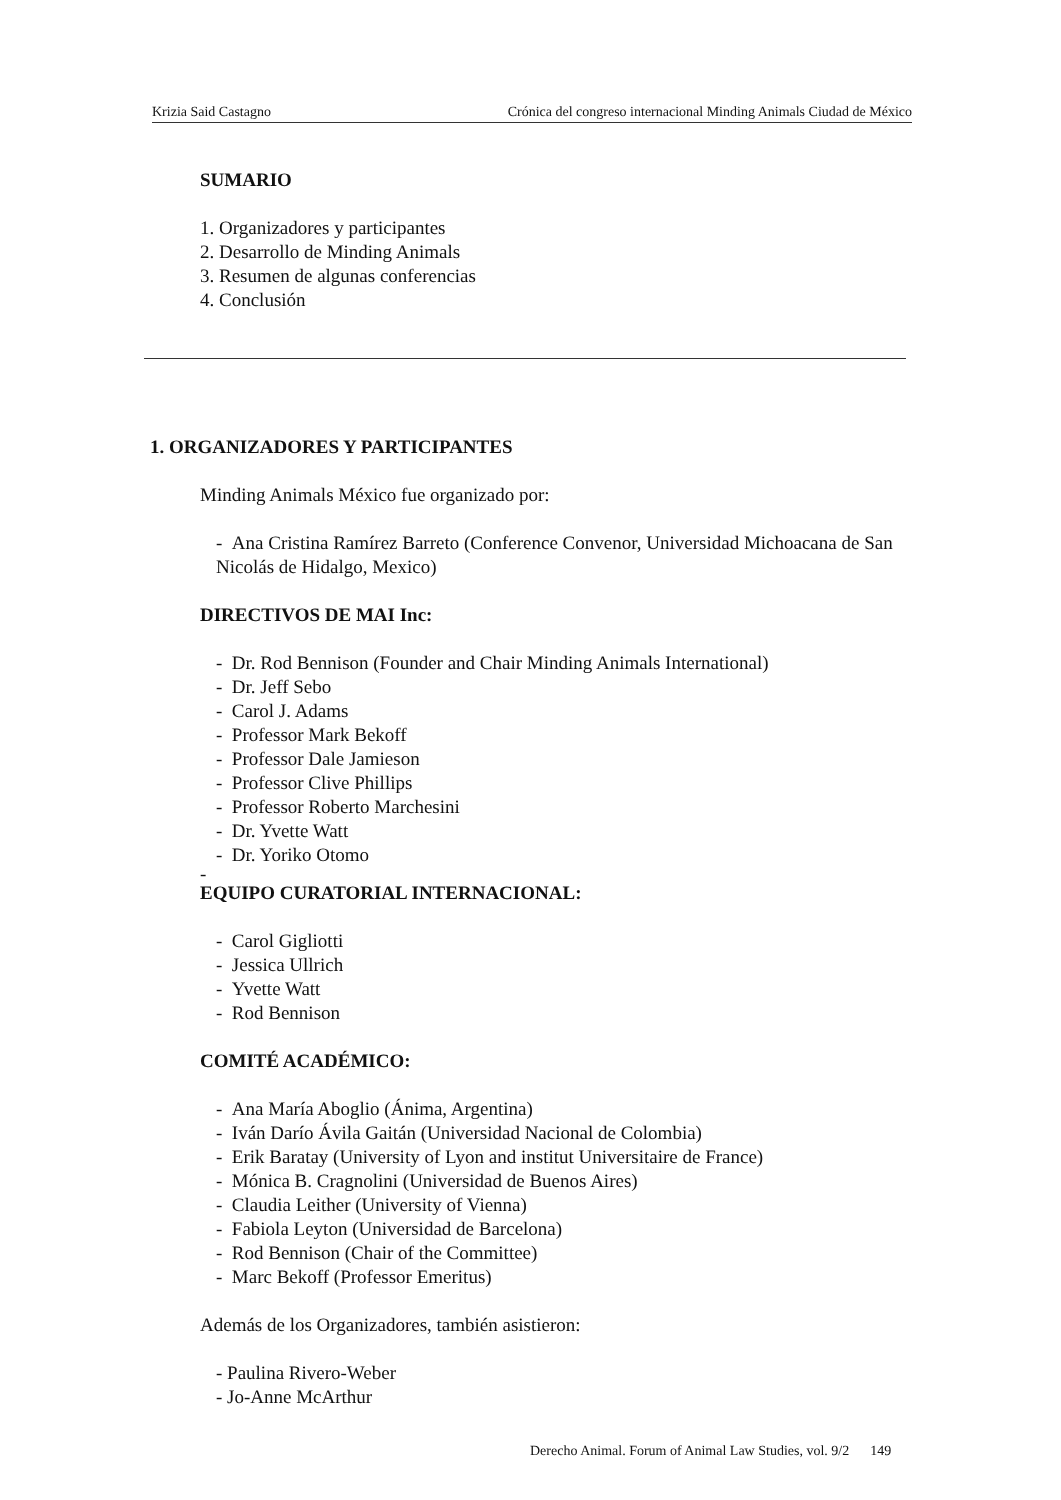Krizia Said Castagno Crónica del congreso internacional Minding Animals Ciudad de México
SUMARIO
1. Organizadores y participantes
2. Desarrollo de Minding Animals
3. Resumen de algunas conferencias
4. Conclusión
1. ORGANIZADORES Y PARTICIPANTES
Minding Animals México fue organizado por:
- Ana Cristina Ramírez Barreto (Conference Convenor, Universidad Michoacana de San Nicolás de Hidalgo, Mexico)
DIRECTIVOS DE MAI Inc:
- Dr. Rod Bennison (Founder and Chair Minding Animals International)
- Dr. Jeff Sebo
- Carol J. Adams
- Professor Mark Bekoff
- Professor Dale Jamieson
- Professor Clive Phillips
- Professor Roberto Marchesini
- Dr. Yvette Watt
- Dr. Yoriko Otomo
-
EQUIPO CURATORIAL INTERNACIONAL:
- Carol Gigliotti
- Jessica Ullrich
- Yvette Watt
- Rod Bennison
COMITÉ ACADÉMICO:
- Ana María Aboglio (Ánima, Argentina)
- Iván Darío Ávila Gaitán (Universidad Nacional de Colombia)
- Erik Baratay (University of Lyon and institut Universitaire de France)
- Mónica B. Cragnolini (Universidad de Buenos Aires)
- Claudia Leither (University of Vienna)
- Fabiola Leyton (Universidad de Barcelona)
- Rod Bennison (Chair of the Committee)
- Marc Bekoff (Professor Emeritus)
Además de los Organizadores, también asistieron:
- Paulina Rivero-Weber
- Jo-Anne McArthur
Derecho Animal. Forum of Animal Law Studies, vol. 9/2 149